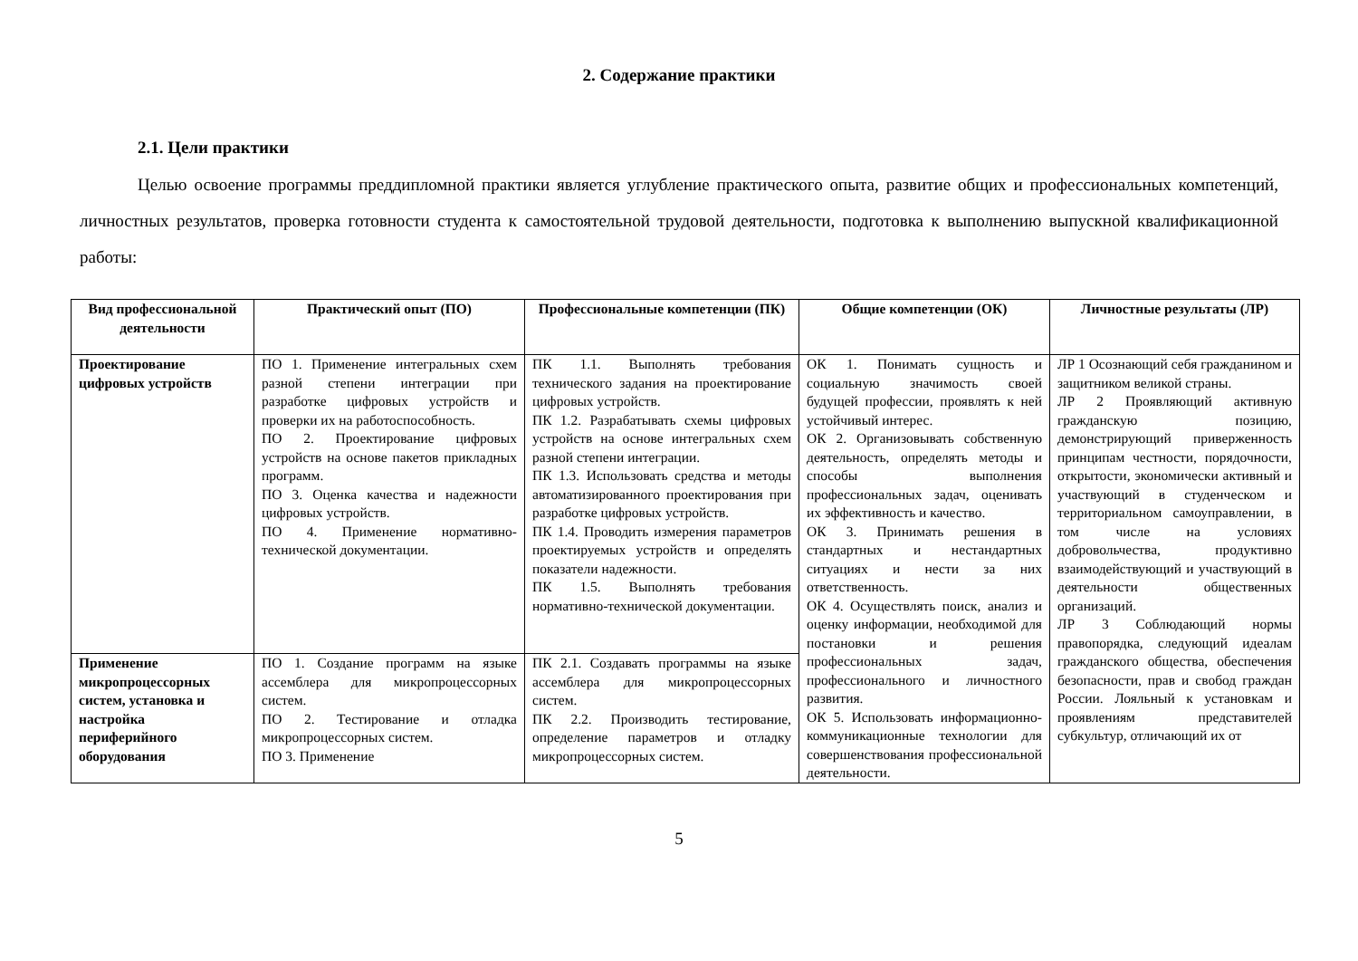2. Содержание практики
2.1. Цели практики
Целью освоение программы преддипломной практики является углубление практического опыта, развитие общих и профессиональных компетенций, личностных результатов, проверка готовности студента к самостоятельной трудовой деятельности, подготовка к выполнению выпускной квалификационной работы:
| Вид профессиональной деятельности | Практический опыт (ПО) | Профессиональные компетенции (ПК) | Общие компетенции (ОК) | Личностные результаты (ЛР) |
| --- | --- | --- | --- | --- |
| Проектирование цифровых устройств | ПО 1. Применение интегральных схем разной степени интеграции при разработке цифровых устройств и проверки их на работоспособность. ПО 2. Проектирование цифровых устройств на основе пакетов прикладных программ. ПО 3. Оценка качества и надежности цифровых устройств. ПО 4. Применение нормативно-технической документации. | ПК 1.1. Выполнять требования технического задания на проектирование цифровых устройств. ПК 1.2. Разрабатывать схемы цифровых устройств на основе интегральных схем разной степени интеграции. ПК 1.3. Использовать средства и методы автоматизированного проектирования при разработке цифровых устройств. ПК 1.4. Проводить измерения параметров проектируемых устройств и определять показатели надежности. ПК 1.5. Выполнять требования нормативно-технической документации. | ОК 1. Понимать сущность и социальную значимость своей будущей профессии, проявлять к ней устойчивый интерес. ОК 2. Организовывать собственную деятельность, определять методы и способы выполнения профессиональных задач, оценивать их эффективность и качество. ОК 3. Принимать решения в стандартных и нестандартных ситуациях и нести за них ответственность. ОК 4. Осуществлять поиск, анализ и оценку информации, необходимой для постановки и решения профессиональных задач, профессионального и личностного развития. ОК 5. Использовать информационно-коммуникационные технологии для совершенствования профессиональной деятельности. | ЛР 1 Осознающий себя гражданином и защитником великой страны. ЛР 2 Проявляющий активную гражданскую позицию, демонстрирующий приверженность принципам честности, порядочности, открытости, экономически активный и участвующий в студенческом и территориальном самоуправлении, в том числе на условиях добровольчества, продуктивно взаимодействующий и участвующий в деятельности общественных организаций. ЛР 3 Соблюдающий нормы правопорядка, следующий идеалам гражданского общества, обеспечения безопасности, прав и свобод граждан России. Лояльный к установкам и проявлениям представителей субкультур, отличающий их от |
| Применение микропроцессорных систем, установка и настройка периферийного оборудования | ПО 1. Создание программ на языке ассемблера для микропроцессорных систем. ПО 2. Тестирование и отладка микропроцессорных систем. ПО 3. Применение | ПК 2.1. Создавать программы на языке ассемблера для микропроцессорных систем. ПК 2.2. Производить тестирование, определение параметров и отладку микропроцессорных систем. | | |
5